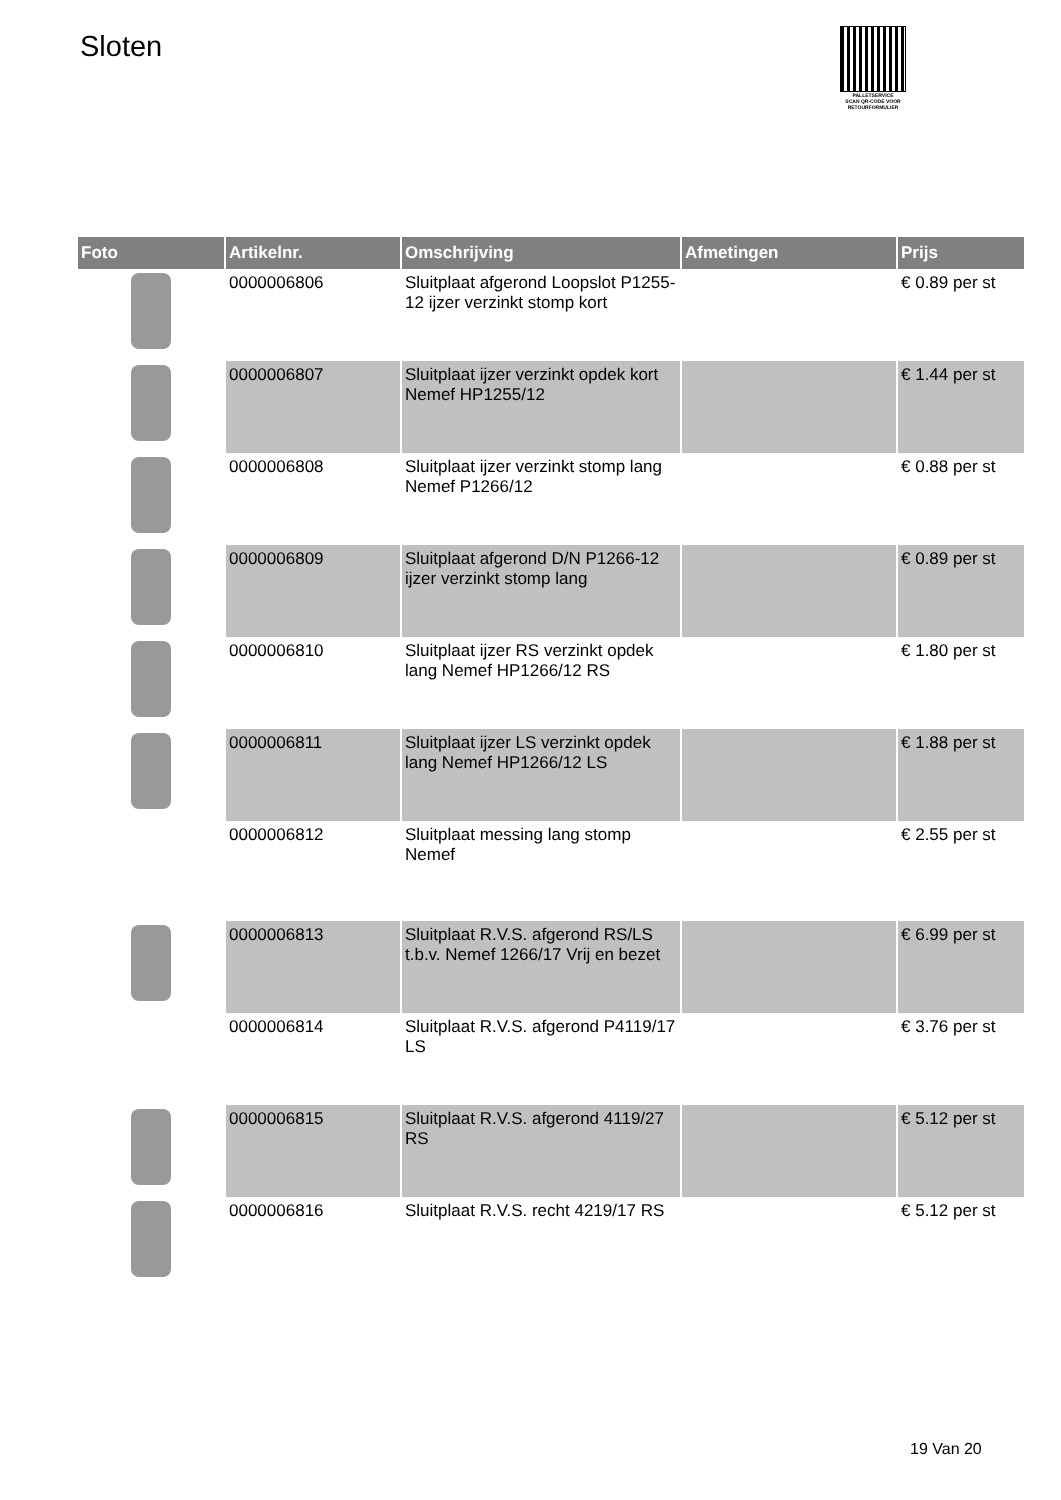Sloten
PALLETSERVICE
SCAN QR-CODE VOOR RETOURFORMULIER
| Foto | Artikelnr. | Omschrijving | Afmetingen | Prijs |
| --- | --- | --- | --- | --- |
| | 0000006806 | Sluitplaat afgerond Loopslot P1255-12 ijzer verzinkt stomp kort | | € 0.89 per st |
| | 0000006807 | Sluitplaat ijzer verzinkt opdek kort Nemef HP1255/12 | | € 1.44 per st |
| | 0000006808 | Sluitplaat ijzer verzinkt stomp lang Nemef P1266/12 | | € 0.88 per st |
| | 0000006809 | Sluitplaat afgerond D/N P1266-12 ijzer verzinkt stomp lang | | € 0.89 per st |
| | 0000006810 | Sluitplaat ijzer RS verzinkt opdek lang Nemef HP1266/12 RS | | € 1.80 per st |
| | 0000006811 | Sluitplaat ijzer LS verzinkt opdek lang Nemef HP1266/12 LS | | € 1.88 per st |
| | 0000006812 | Sluitplaat messing lang stomp Nemef | | € 2.55 per st |
| | 0000006813 | Sluitplaat R.V.S. afgerond RS/LS t.b.v. Nemef 1266/17 Vrij en bezet | | € 6.99 per st |
| | 0000006814 | Sluitplaat R.V.S. afgerond P4119/17 LS | | € 3.76 per st |
| | 0000006815 | Sluitplaat R.V.S. afgerond 4119/27 RS | | € 5.12 per st |
| | 0000006816 | Sluitplaat R.V.S. recht 4219/17 RS | | € 5.12 per st |
19 Van 20